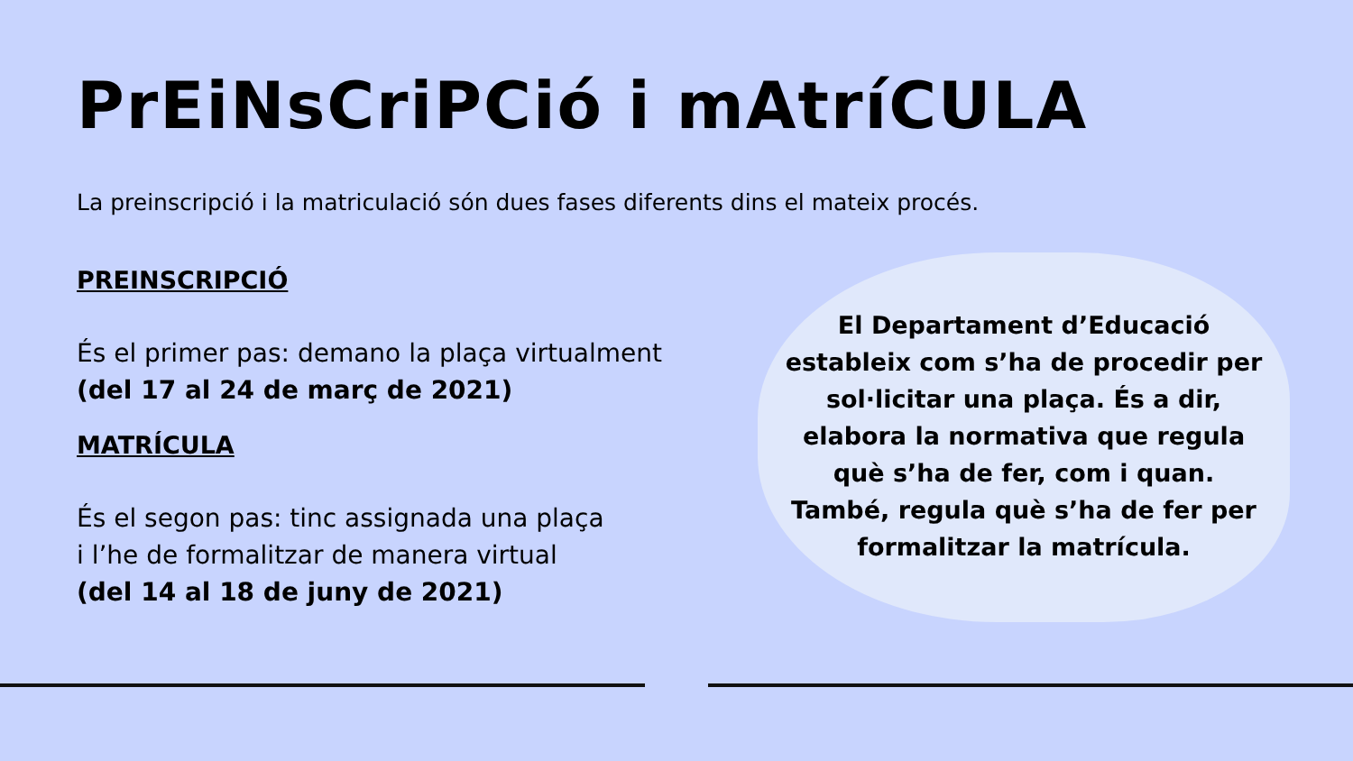PrEiNsCriPCió i mAtríCULA
La preinscripció i la matriculació són dues fases diferents dins el mateix procés.
PREINSCRIPCIÓ
És el primer pas: demano la plaça virtualment
(del 17 al 24 de març de 2021)
MATRÍCULA
És el segon pas: tinc assignada una plaça
i l’he de formalitzar de manera virtual
(del 14 al 18 de juny de 2021)
El Departament d’Educació estableix com s’ha de procedir per sol·licitar una plaça. És a dir, elabora la normativa que regula què s’ha de fer, com i quan. També, regula què s’ha de fer per formalitzar la matrícula.